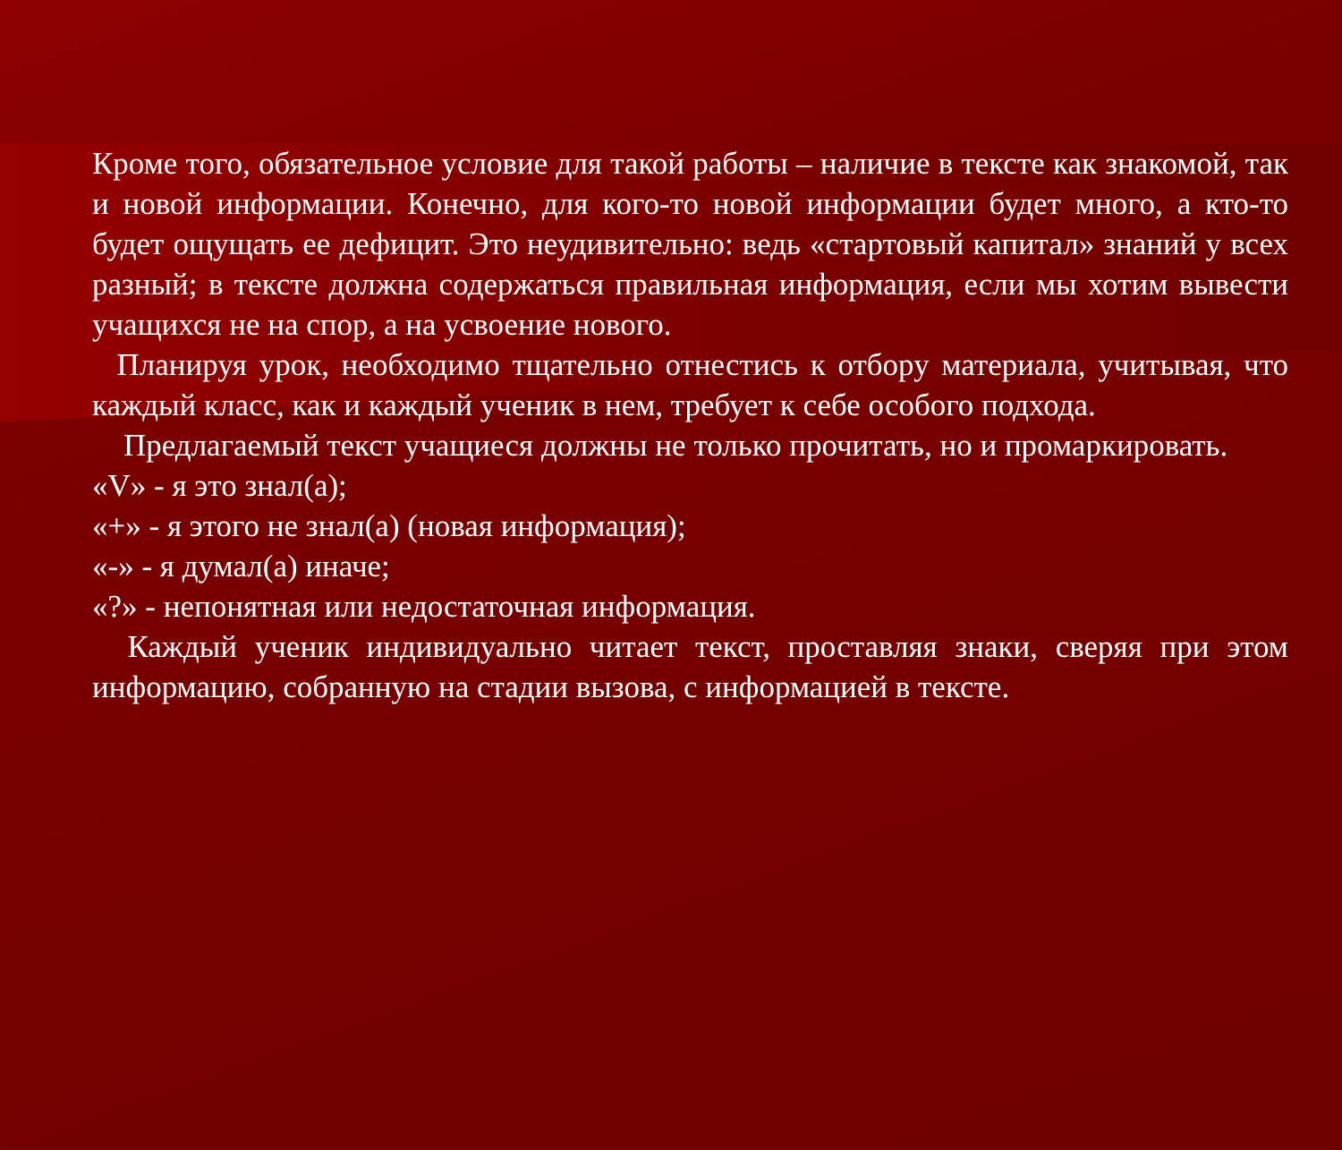Кроме того, обязательное условие для такой работы – наличие в тексте как знакомой, так и новой информации. Конечно, для кого-то новой информации будет много, а кто-то будет ощущать ее дефицит. Это неудивительно: ведь «стартовый капитал» знаний у всех разный; в тексте должна содержаться правильная информация, если мы хотим вывести учащихся не на спор, а на усвоение нового.
Планируя урок, необходимо тщательно отнестись к отбору материала, учитывая, что каждый класс, как и каждый ученик в нем, требует к себе особого подхода.
Предлагаемый текст учащиеся должны не только прочитать, но и промаркировать.
«V» - я это знал(а);
«+» - я этого не знал(а) (новая информация);
«-» - я думал(а) иначе;
«?» - непонятная или недостаточная информация.
Каждый ученик индивидуально читает текст, проставляя знаки, сверяя при этом информацию, собранную на стадии вызова, с информацией в тексте.